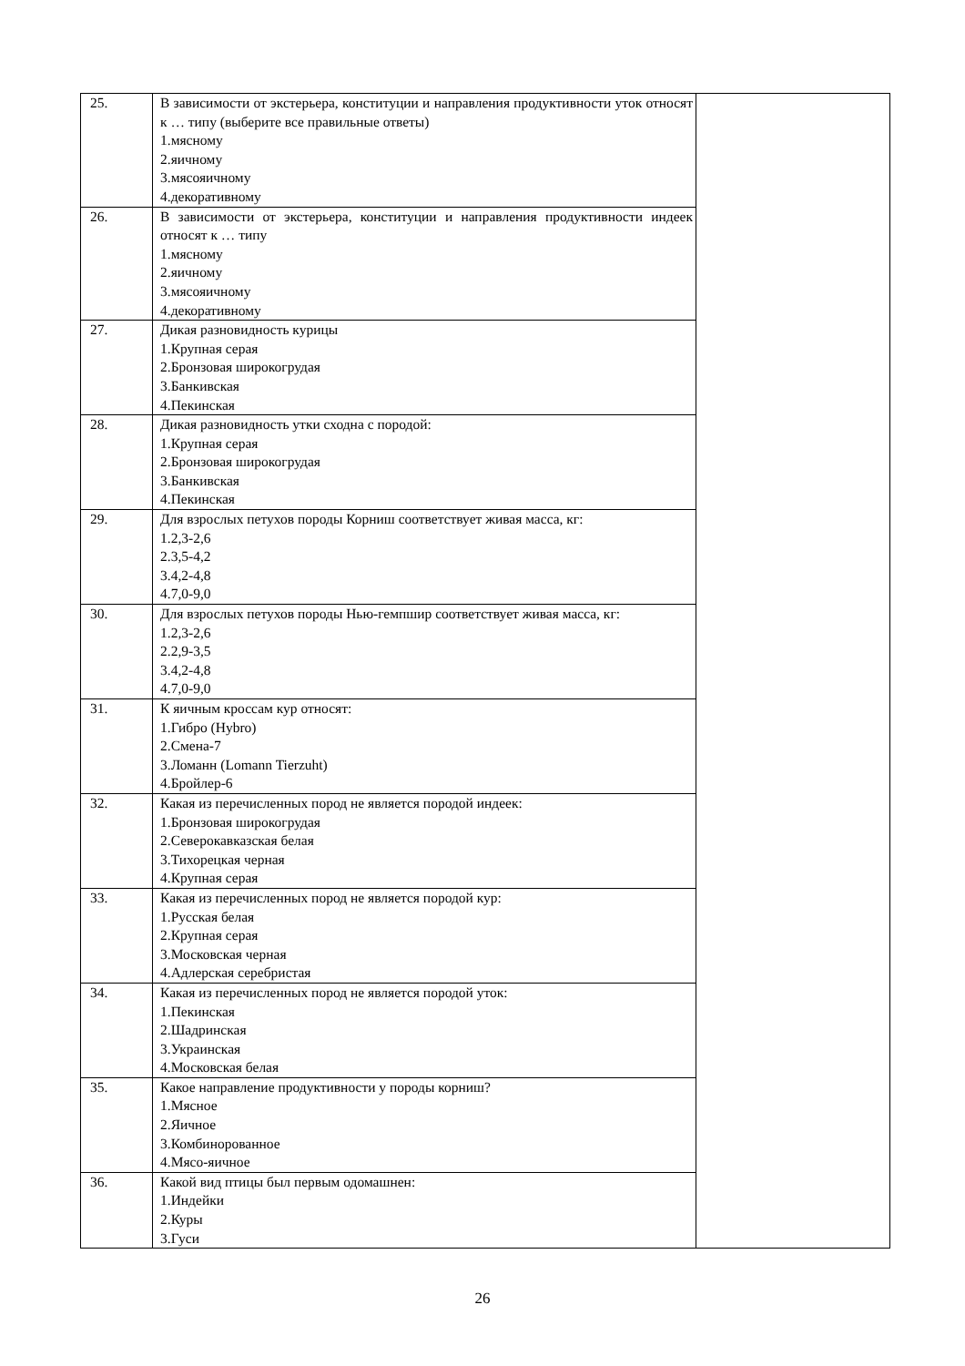| 25. | В зависимости от экстерьера, конституции и направления продуктивности уток относят к … типу (выберите все правильные ответы) 1.мясному 2.яичному 3.мясояичному 4.декоративному | |
| 26. | В зависимости от экстерьера, конституции и направления продуктивности индеек относят к … типу 1.мясному 2.яичному 3.мясояичному 4.декоративному | |
| 27. | Дикая разновидность курицы 1.Крупная серая 2.Бронзовая широкогрудая 3.Банкивская 4.Пекинская | |
| 28. | Дикая разновидность утки сходна с породой: 1.Крупная серая 2.Бронзовая широкогрудая 3.Банкивская 4.Пекинская | |
| 29. | Для взрослых петухов породы Корниш соответствует живая масса, кг: 1.2,3-2,6 2.3,5-4,2 3.4,2-4,8 4.7,0-9,0 | |
| 30. | Для взрослых петухов породы Нью-гемпшир соответствует живая масса, кг: 1.2,3-2,6 2.2,9-3,5 3.4,2-4,8 4.7,0-9,0 | |
| 31. | К яичным кроссам кур относят: 1.Гибро (Hybro) 2.Смена-7 3.Ломанн (Lomann Tierzuht) 4.Бройлер-6 | |
| 32. | Какая из перечисленных пород не является породой индеек: 1.Бронзовая широкогрудая 2.Северокавказская белая 3.Тихорецкая черная 4.Крупная серая | |
| 33. | Какая из перечисленных пород не является породой кур: 1.Русская белая 2.Крупная серая 3.Московская черная 4.Адлерская серебристая | |
| 34. | Какая из перечисленных пород не является породой уток: 1.Пекинская 2.Шадринская 3.Украинская 4.Московская белая | |
| 35. | Какое направление продуктивности у породы корниш? 1.Мясное 2.Яичное 3.Комбинорованное 4.Мясо-яичное | |
| 36. | Какой вид птицы был первым одомашнен: 1.Индейки 2.Куры 3.Гуси | |
26